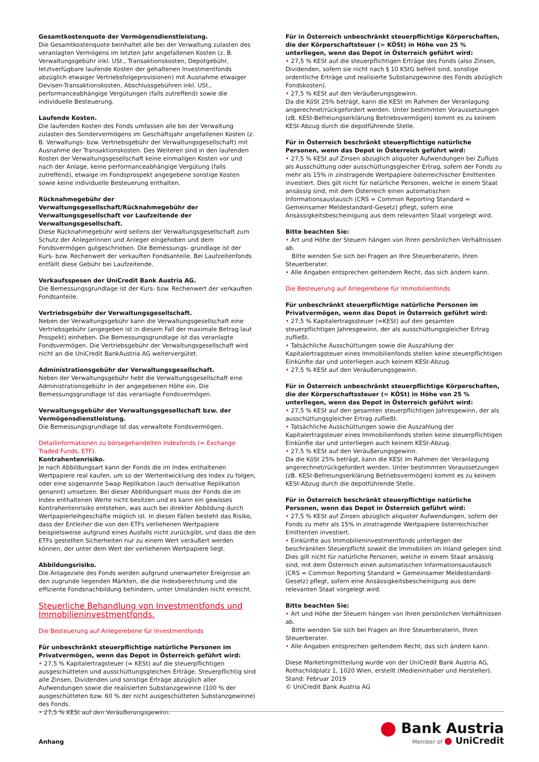Gesamtkostenquote der Vermögensdienstleistung.
Die Gesamtkostenquote beinhaltet alle bei der Verwaltung zulasten des veranlagten Vermögens im letzten Jahr angefallenen Kosten (z. B. Verwaltungsgebühr inkl. USt., Transaktionskosten, Depotgebühr, letztverfügbare laufende Kosten der gehaltenen Investmentfonds abzüglich etwaiger Vertriebsfolgeprovisionen) mit Ausnahme etwaiger Devisen-Transaktionskosten, Abschlussgebühren inkl. USt., performanceabhängige Vergütungen (falls zutreffend) sowie die individuelle Besteuerung.
Laufende Kosten.
Die laufenden Kosten des Fonds umfassen alle bei der Verwaltung zulasten des Sondervermögens im Geschäftsjahr angefallenen Kosten (z. B. Verwaltungs- bzw. Vertriebsgebühr der Verwaltungsgesellschaft) mit Ausnahme der Transaktionskosten. Des Weiteren sind in den laufenden Kosten der Verwaltungsgesellschaft keine einmaligen Kosten vor und nach der Anlage, keine performanceabhängige Vergütung (falls zutreffend), etwaige im Fondsprospekt angegebene sonstige Kosten sowie keine individuelle Besteuerung enthalten.
Rücknahmegebühr der Verwaltungsgesellschaft/Rücknahmegebühr der Verwaltungsgesellschaft vor Laufzeitende der Verwaltungsgesellschaft.
Diese Rücknahmegebühr wird seitens der Verwaltungsgesellschaft zum Schutz der Anlegerinnen und Anleger eingehoben und dem Fondsvermögen gutgeschrieben. Die Bemessungs- grundlage ist der Kurs- bzw. Rechenwert der verkauften Fondsanteile. Bei Laufzeitenfonds entfällt diese Gebühr bei Laufzeitende.
Verkaufsspesen der UniCredit Bank Austria AG.
Die Bemessungsgrundlage ist der Kurs- bzw. Rechenwert der verkauften Fondsanteile.
Vertriebsgebühr der Verwaltungsgesellschaft.
Neben der Verwaltungsgebühr kann die Verwaltungsgesellschaft eine Vertriebsgebühr (angegeben ist in diesem Fall der maximale Betrag laut Prospekt) einheben. Die Bemessungsgrundlage ist das veranlagte Fondsvermögen. Die Vertriebsgebühr der Verwaltungsgesellschaft wird nicht an die UniCredit BankAustria AG weitervergütet.
Administrationsgebühr der Verwaltungsgesellschaft.
Neben der Verwaltungsgebühr hebt die Verwaltungsgesellschaft eine Administrationsgebühr in der angegebenen Höhe ein. Die Bemessungsgrundlage ist das veranlagte Fondsvermögen.
Verwaltungsgebühr der Verwaltungsgesellschaft bzw. der Vermögensdienstleistung.
Die Bemessungsgrundlage ist das verwaltete Fondsvermögen.
Detailinformationen zu börsegehandelten Indexfonds (= Exchange Traded Funds, ETF).
Kontrahentenrisiko.
Je nach Abbildungsart kann der Fonds die im Index enthaltenen Wertpapiere real kaufen, um so der Wertentwicklung des Index zu folgen, oder eine sogenannte Swap Replikation (auch derivative Replikation genannt) umsetzen. Bei dieser Abbildungsart muss der Fonds die im Index enthaltenen Werte nicht besitzen und es kann ein gewisses Kontrahentenrisiko entstehen, was auch bei direkter Abbildung durch Wertpapierleihgeschäfte möglich ist. In diesen Fällen besteht das Risiko, dass der Entleiher die von den ETFs verliehenen Wertpapiere beispielsweise aufgrund eines Ausfalls nicht zurückgibt, und dass die den ETFs gestellten Sicherheiten nur zu einem Wert veräußert werden können, der unter dem Wert der verliehenen Wertpapiere liegt.
Abbildungsrisiko.
Die Anlageziele des Fonds werden aufgrund unerwarteter Ereignisse an den zugrunde liegenden Märkten, die die Indexberechnung und die effiziente Fondsnachbildung behindern, unter Umständen nicht erreicht.
Steuerliche Behandlung von Investmentfonds und Immobilieninvestmentfonds.
Die Besteuerung auf Anlegerebene für Investmentfonds
Für unbeschränkt steuerpflichtige natürliche Personen im Privatvermögen, wenn das Depot in Österreich geführt wird:
• 27,5 % Kapitalertragsteuer (= KESt) auf die steuerpflichtigen ausgeschütteten und ausschüttungsgleichen Erträge. Steuerpflichtig sind alle Zinsen, Dividenden und sonstige Erträge abzüglich aller Aufwendungen sowie die realisierten Substanzgewinne (100 % der ausgeschütteten bzw. 60 % der nicht ausgeschütteten Substanzgewinne) des Fonds.
• 27,5 % KESt auf den Veräußerungsgewinn.
Für in Österreich unbeschränkt steuerpflichtige Körperschaften, die der Körperschaftsteuer (= KÖSt) in Höhe von 25 % unterliegen, wenn das Depot in Österreich geführt wird:
• 27,5 % KESt auf die steuerpflichtigen Erträge des Fonds (also Zinsen, Dividenden, sofern sie nicht nach § 10 KStG befreit sind, sonstige ordentliche Erträge und realisierte Substanzgewinne des Fonds abzüglich Fondskosten).
• 27,5 % KESt auf den Veräußerungsgewinn.
Da die KöSt 25% beträgt, kann die KESt im Rahmen der Veranlagung angerechnet/rückgefordert werden. Unter bestimmten Voraussetzungen (zB. KESt-Befreiungserklärung Betriebsvermögen) kommt es zu keinem KESt-Abzug durch die depotführende Stelle.
Für in Österreich beschränkt steuerpflichtige natürliche Personen, wenn das Depot in Österreich geführt wird:
• 27,5 % KESt auf Zinsen abzüglich aliquoter Aufwendungen bei Zufluss als Ausschüttung oder ausschüttungsgleicher Ertrag, sofern der Fonds zu mehr als 15% in zinstragende Wertpapiere österreichischer Emittenten investiert. Dies gilt nicht für natürliche Personen, welche in einem Staat ansässig sind, mit dem Österreich einen automatischen Informationsaustausch (CRS = Common Reporting Standard = Gemeinsamer Meldestandard-Gesetz) pflegt, sofern eine Ansässigkeitsbescheinigung aus dem relevanten Staat vorgelegt wird.
Bitte beachten Sie:
• Art und Höhe der Steuern hängen von Ihren persönlichen Verhältnissen ab.
Bitte wenden Sie sich bei Fragen an Ihre Steuerberaterin, Ihren Steuerberater.
• Alle Angaben entsprechen geltendem Recht, das sich ändern kann.
Die Besteuerung auf Anlegerebene für Immobilienfonds
Für unbeschränkt steuerpflichtige natürliche Personen im Privatvermögen, wenn das Depot in Österreich geführt wird:
• 27,5 % Kapitalertragssteuer (=KESt) auf den gesamten steuerpflichtigen Jahresgewinn, der als ausschüttungsgleicher Ertrag zufließt.
• Tatsächliche Ausschüttungen sowie die Auszahlung der Kapitalertragsteuer eines Immobilienfonds stellen keine steuerpflichtigen Einkünfte dar und unterliegen auch keinem KESt-Abzug.
• 27,5 % KESt auf den Veräußerungsgewinn.
Für in Österreich unbeschränkt steuerpflichtige Körperschaften, die der Körperschaftssteuer (= KÖSt) in Höhe von 25 % unterliegen, wenn das Depot in Österreich geführt wird:
• 27,5 % KESt auf den gesamten steuerpflichtigen Jahresgewinn, der als ausschüttungsgleicher Ertrag zufließt.
• Tatsächliche Ausschüttungen sowie die Auszahlung der Kapitalertragsteuer eines Immobilienfonds stellen keine steuerpflichtigen Einkünfte dar und unterliegen auch keinem KESt-Abzug.
• 27,5 % KESt auf den Veräußerungsgewinn.
Da die KöSt 25% beträgt, kann die KESt im Rahmen der Veranlagung angerechnet/rückgefordert werden. Unter bestimmten Voraussetzungen (zB. KESt-Befreiungserklärung Betriebsvermögen) kommt es zu keinem KESt-Abzug durch die depotführende Stelle.
Für in Österreich beschränkt steuerpflichtige natürliche Personen, wenn das Depot in Österreich geführt wird:
• 27,5 % KESt auf Zinsen abzüglich aliquoter Aufwendungen, sofern der Fonds zu mehr als 15% in zinstragende Wertpapiere österreichischer Emittenten investiert.
• Einkünfte aus Immobilieninvestmentfonds unterliegen der beschränkten Steuerpflicht soweit die Immobilien im Inland gelegen sind.
Dies gilt nicht für natürliche Personen, welche in einem Staat ansässig sind, mit dem Österreich einen automatischen Informationsaustausch (CRS = Common Reporting Standard = Gemeinsamer Meldestandard-Gesetz) pflegt, sofern eine Ansässigkeitsbescheinigung aus dem relevanten Staat vorgelegt wird.
Bitte beachten Sie:
• Art und Höhe der Steuern hängen von Ihren persönlichen Verhältnissen ab.
Bitte wenden Sie sich bei Fragen an Ihre Steuerberaterin, Ihren Steuerberater.
• Alle Angaben entsprechen geltendem Recht, das sich ändern kann.
Diese Marketingmitteilung wurde von der UniCredit Bank Austria AG, Rothschildplatz 1, 1020 Wien, erstellt (Medieninhaber und Hersteller).
Stand: Februar 2019
© UniCredit Bank Austria AG
Anhang
⬤ Bank Austria
Member of ● UniCredit